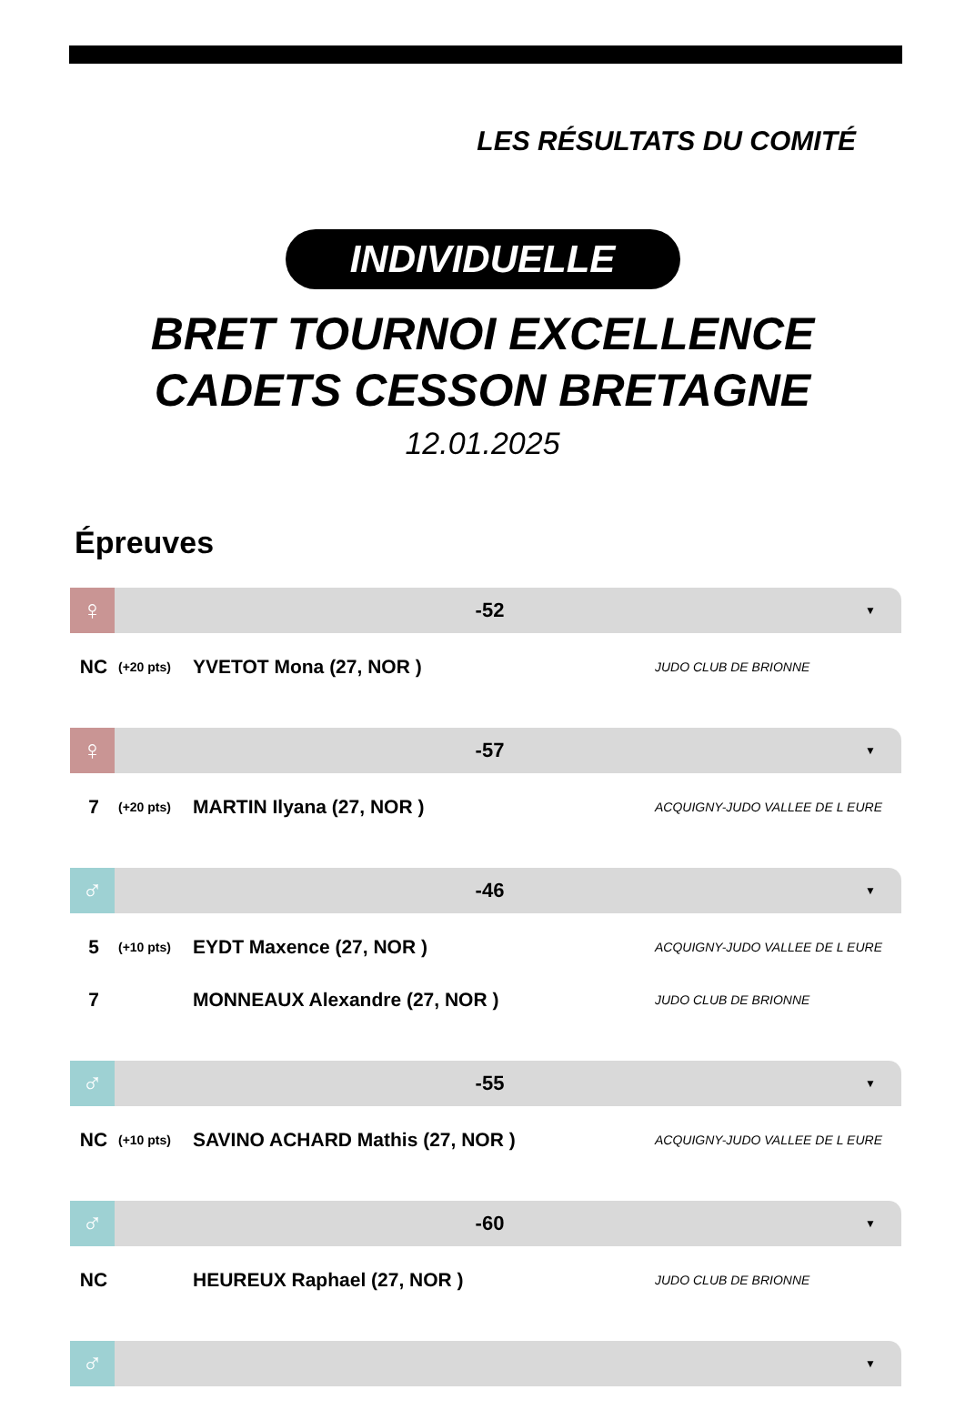LES RÉSULTATS DU COMITÉ
INDIVIDUELLE
BRET TOURNOI EXCELLENCE
CADETS CESSON BRETAGNE
12.01.2025
Épreuves
♀
-52
▼
| NC | (+20 pts) | YVETOT Mona (27, NOR ) | JUDO CLUB DE BRIONNE |
♀
-57
▼
| 7 | (+20 pts) | MARTIN Ilyana (27, NOR ) | ACQUIGNY-JUDO VALLEE DE L EURE |
♂
-46
▼
| 5 | (+10 pts) | EYDT Maxence (27, NOR ) | ACQUIGNY-JUDO VALLEE DE L EURE |
| 7 | | MONNEAUX Alexandre (27, NOR ) | JUDO CLUB DE BRIONNE |
♂
-55
▼
| NC | (+10 pts) | SAVINO ACHARD Mathis (27, NOR ) | ACQUIGNY-JUDO VALLEE DE L EURE |
♂
-60
▼
| NC | | HEUREUX Raphael (27, NOR ) | JUDO CLUB DE BRIONNE |
♂
▼